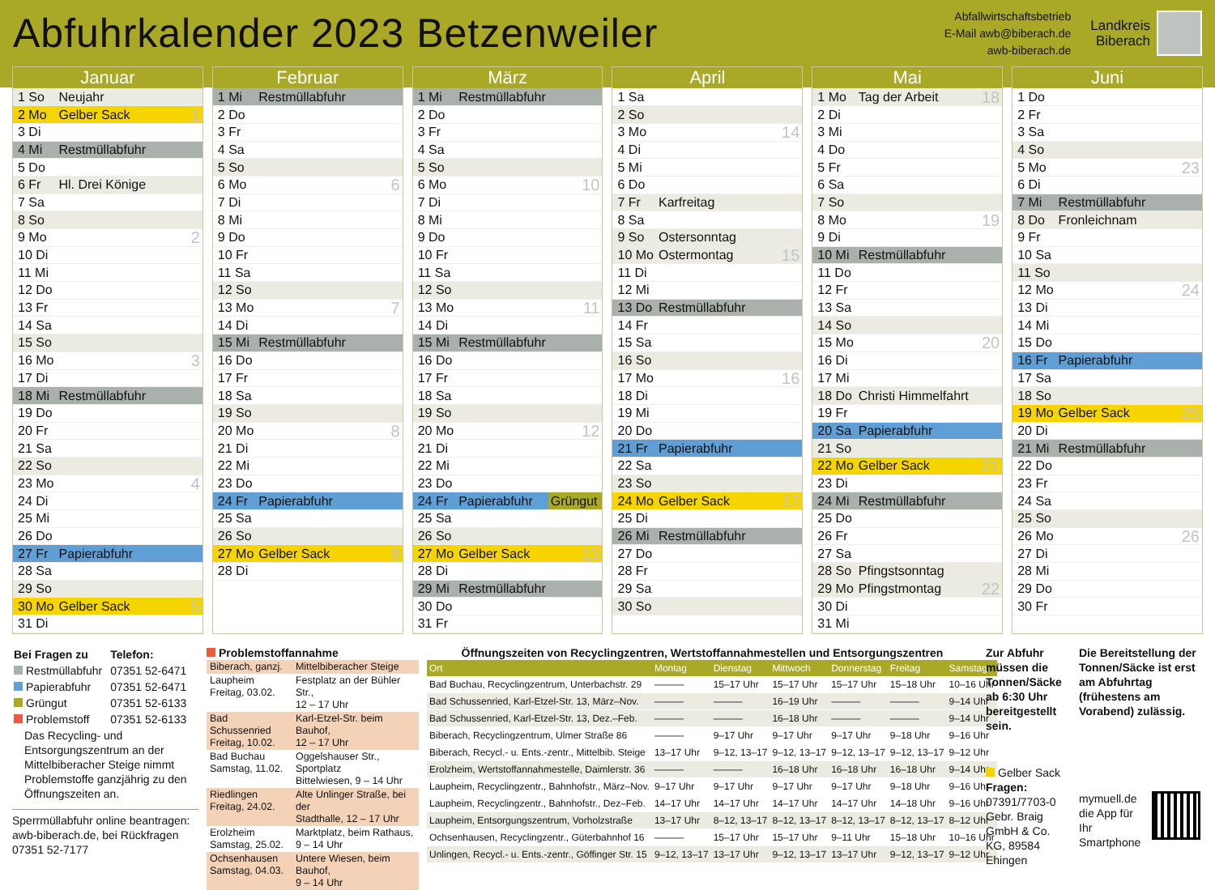Abfuhrkalender 2023 Betzenweiler
Abfallwirtschaftsbetrieb
E-Mail awb@biberach.de
awb-biberach.de
Landkreis
Biberach
Januar
| 1 So | Neujahr | |
| 2 Mo | Gelber Sack | 1 |
| 3 Di | | |
| 4 Mi | Restmüllabfuhr | |
| 5 Do | | |
| 6 Fr | Hl. Drei Könige | |
| 7 Sa | | |
| 8 So | | |
| 9 Mo | | 2 |
| 10 Di | | |
| 11 Mi | | |
| 12 Do | | |
| 13 Fr | | |
| 14 Sa | | |
| 15 So | | |
| 16 Mo | | 3 |
| 17 Di | | |
| 18 Mi | Restmüllabfuhr | |
| 19 Do | | |
| 20 Fr | | |
| 21 Sa | | |
| 22 So | | |
| 23 Mo | | 4 |
| 24 Di | | |
| 25 Mi | | |
| 26 Do | | |
| 27 Fr | Papierabfuhr | |
| 28 Sa | | |
| 29 So | | |
| 30 Mo | Gelber Sack | 5 |
| 31 Di | | |
Februar
| 1 Mi | Restmüllabfuhr | |
| 2 Do | | |
| 3 Fr | | |
| 4 Sa | | |
| 5 So | | |
| 6 Mo | | 6 |
| 7 Di | | |
| 8 Mi | | |
| 9 Do | | |
| 10 Fr | | |
| 11 Sa | | |
| 12 So | | |
| 13 Mo | | 7 |
| 14 Di | | |
| 15 Mi | Restmüllabfuhr | |
| 16 Do | | |
| 17 Fr | | |
| 18 Sa | | |
| 19 So | | |
| 20 Mo | | 8 |
| 21 Di | | |
| 22 Mi | | |
| 23 Do | | |
| 24 Fr | Papierabfuhr | |
| 25 Sa | | |
| 26 So | | |
| 27 Mo | Gelber Sack | 9 |
| 28 Di | | |
März
| 1 Mi | Restmüllabfuhr | |
| 2 Do | | |
| 3 Fr | | |
| 4 Sa | | |
| 5 So | | |
| 6 Mo | | 10 |
| 7 Di | | |
| 8 Mi | | |
| 9 Do | | |
| 10 Fr | | |
| 11 Sa | | |
| 12 So | | |
| 13 Mo | | 11 |
| 14 Di | | |
| 15 Mi | Restmüllabfuhr | |
| 16 Do | | |
| 17 Fr | | |
| 18 Sa | | |
| 19 So | | |
| 20 Mo | | 12 |
| 21 Di | | |
| 22 Mi | | |
| 23 Do | | |
| 24 Fr | Papierabfuhr | Grüngut |
| 25 Sa | | |
| 26 So | | |
| 27 Mo | Gelber Sack | 13 |
| 28 Di | | |
| 29 Mi | Restmüllabfuhr | |
| 30 Do | | |
| 31 Fr | | |
April
| 1 Sa | | |
| 2 So | | |
| 3 Mo | | 14 |
| 4 Di | | |
| 5 Mi | | |
| 6 Do | | |
| 7 Fr | Karfreitag | |
| 8 Sa | | |
| 9 So | Ostersonntag | |
| 10 Mo | Ostermontag | 15 |
| 11 Di | | |
| 12 Mi | | |
| 13 Do | Restmüllabfuhr | |
| 14 Fr | | |
| 15 Sa | | |
| 16 So | | |
| 17 Mo | | 16 |
| 18 Di | | |
| 19 Mi | | |
| 20 Do | | |
| 21 Fr | Papierabfuhr | |
| 22 Sa | | |
| 23 So | | |
| 24 Mo | Gelber Sack | 17 |
| 25 Di | | |
| 26 Mi | Restmüllabfuhr | |
| 27 Do | | |
| 28 Fr | | |
| 29 Sa | | |
| 30 So | | |
Mai
| 1 Mo | Tag der Arbeit | 18 |
| 2 Di | | |
| 3 Mi | | |
| 4 Do | | |
| 5 Fr | | |
| 6 Sa | | |
| 7 So | | |
| 8 Mo | | 19 |
| 9 Di | | |
| 10 Mi | Restmüllabfuhr | |
| 11 Do | | |
| 12 Fr | | |
| 13 Sa | | |
| 14 So | | |
| 15 Mo | | 20 |
| 16 Di | | |
| 17 Mi | | |
| 18 Do | Christi Himmelfahrt | |
| 19 Fr | | |
| 20 Sa | Papierabfuhr | |
| 21 So | | |
| 22 Mo | Gelber Sack | 21 |
| 23 Di | | |
| 24 Mi | Restmüllabfuhr | |
| 25 Do | | |
| 26 Fr | | |
| 27 Sa | | |
| 28 So | Pfingstsonntag | |
| 29 Mo | Pfingstmontag | 22 |
| 30 Di | | |
| 31 Mi | | |
Juni
| 1 Do | | |
| 2 Fr | | |
| 3 Sa | | |
| 4 So | | |
| 5 Mo | | 23 |
| 6 Di | | |
| 7 Mi | Restmüllabfuhr | |
| 8 Do | Fronleichnam | |
| 9 Fr | | |
| 10 Sa | | |
| 11 So | | |
| 12 Mo | | 24 |
| 13 Di | | |
| 14 Mi | | |
| 15 Do | | |
| 16 Fr | Papierabfuhr | |
| 17 Sa | | |
| 18 So | | |
| 19 Mo | Gelber Sack | 25 |
| 20 Di | | |
| 21 Mi | Restmüllabfuhr | |
| 22 Do | | |
| 23 Fr | | |
| 24 Sa | | |
| 25 So | | |
| 26 Mo | | 26 |
| 27 Di | | |
| 28 Mi | | |
| 29 Do | | |
| 30 Fr | | |
| Bei Fragen zu | Telefon: |
| Restmüllabfuhr | 07351 52-6471 |
| Papierabfuhr | 07351 52-6471 |
| Grüngut | 07351 52-6133 |
| Problemstoff | 07351 52-6133 |
Das Recycling- und Entsorgungszentrum an der Mittelbiberacher Steige nimmt Problemstoffe ganzjährig zu den Öffnungszeiten an.
Sperrmüllabfuhr online beantragen: awb-biberach.de, bei Rückfragen 07351 52-7177
Problemstoffannahme
| Biberach, ganzj. | Mittelbiberacher Steige |
| Laupheim Freitag, 03.02. | Festplatz an der Bühler Str., 12 – 17 Uhr |
| Bad Schussenried Freitag, 10.02. | Karl-Etzel-Str. beim Bauhof, 12 – 17 Uhr |
| Bad Buchau Samstag, 11.02. | Oggelshauser Str., Sportplatz Bittelwiesen, 9 – 14 Uhr |
| Riedlingen Freitag, 24.02. | Alte Unlinger Straße, bei der Stadthalle, 12 – 17 Uhr |
| Erolzheim Samstag, 25.02. | Marktplatz, beim Rathaus, 9 – 14 Uhr |
| Ochsenhausen Samstag, 04.03. | Untere Wiesen, beim Bauhof, 9 – 14 Uhr |
Öffnungszeiten von Recyclingzentren, Wertstoffannahmestellen und Entsorgungszentren
| Ort | Montag | Dienstag | Mittwoch | Donnerstag | Freitag | Samstag |
| --- | --- | --- | --- | --- | --- | --- |
| Bad Buchau, Recyclingzentrum, Unterbachstr. 29 | ——— | 15–17 Uhr | 15–17 Uhr | 15–17 Uhr | 15–18 Uhr | 10–16 Uhr |
| Bad Schussenried, Karl-Etzel-Str. 13, März–Nov. | ——— | ——— | 16–19 Uhr | ——— | ——— | 9–14 Uhr |
| Bad Schussenried, Karl-Etzel-Str. 13, Dez.–Feb. | ——— | ——— | 16–18 Uhr | ——— | ——— | 9–14 Uhr |
| Biberach, Recyclingzentrum, Ulmer Straße 86 | ——— | 9–17 Uhr | 9–17 Uhr | 9–17 Uhr | 9–18 Uhr | 9–16 Uhr |
| Biberach, Recycl.- u. Ents.-zentr., Mittelbib. Steige | 13–17 Uhr | 9–12, 13–17 | 9–12, 13–17 | 9–12, 13–17 | 9–12, 13–17 | 9–12 Uhr |
| Erolzheim, Wertstoffannahmestelle, Daimlerstr. 36 | ——— | ——— | 16–18 Uhr | 16–18 Uhr | 16–18 Uhr | 9–14 Uhr |
| Laupheim, Recyclingzentr., Bahnhofstr., März–Nov. | 9–17 Uhr | 9–17 Uhr | 9–17 Uhr | 9–17 Uhr | 9–18 Uhr | 9–16 Uhr |
| Laupheim, Recyclingzentr., Bahnhofstr., Dez–Feb. | 14–17 Uhr | 14–17 Uhr | 14–17 Uhr | 14–17 Uhr | 14–18 Uhr | 9–16 Uhr |
| Laupheim, Entsorgungszentrum, Vorholzstraße | 13–17 Uhr | 8–12, 13–17 | 8–12, 13–17 | 8–12, 13–17 | 8–12, 13–17 | 8–12 Uhr |
| Ochsenhausen, Recyclingzentr., Güterbahnhof 16 | ——— | 15–17 Uhr | 15–17 Uhr | 9–11 Uhr | 15–18 Uhr | 10–16 Uhr |
| Unlingen, Recycl.- u. Ents.-zentr., Göffinger Str. 15 | 9–12, 13–17 | 13–17 Uhr | 9–12, 13–17 | 13–17 Uhr | 9–12, 13–17 | 9–12 Uhr |
Zur Abfuhr müssen die Tonnen/Säcke ab 6:30 Uhr bereitgestellt sein.
Gelber Sack
Fragen:
07391/7703-0
Gebr. Braig GmbH & Co. KG, 89584 Ehingen
Die Bereitstellung der Tonnen/Säcke ist erst am Abfuhrtag (frühestens am Vorabend) zulässig.
mymuell.de die App für Ihr Smartphone